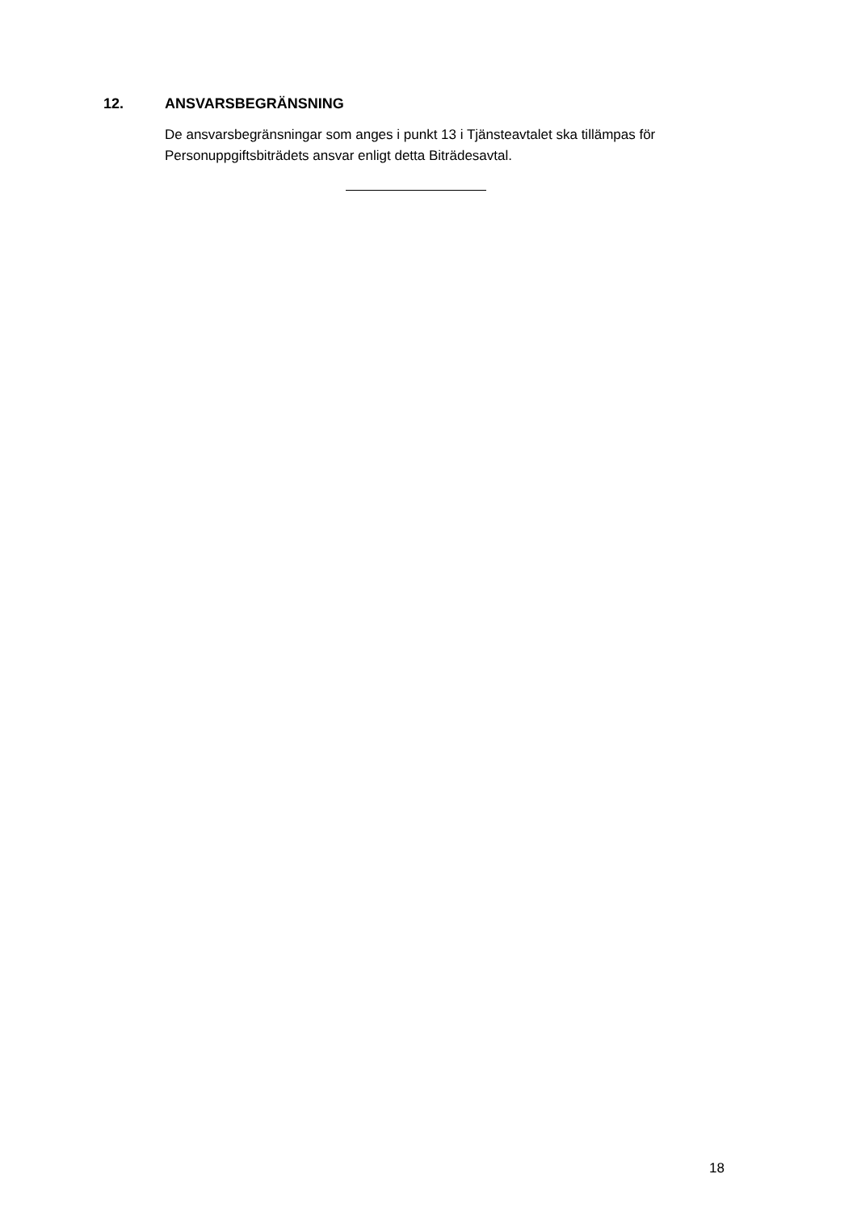12. ANSVARSBEGRÄNSNING
De ansvarsbegränsningar som anges i punkt 13 i Tjänsteavtalet ska tillämpas för Personuppgiftsbiträdets ansvar enligt detta Biträdesavtal.
18